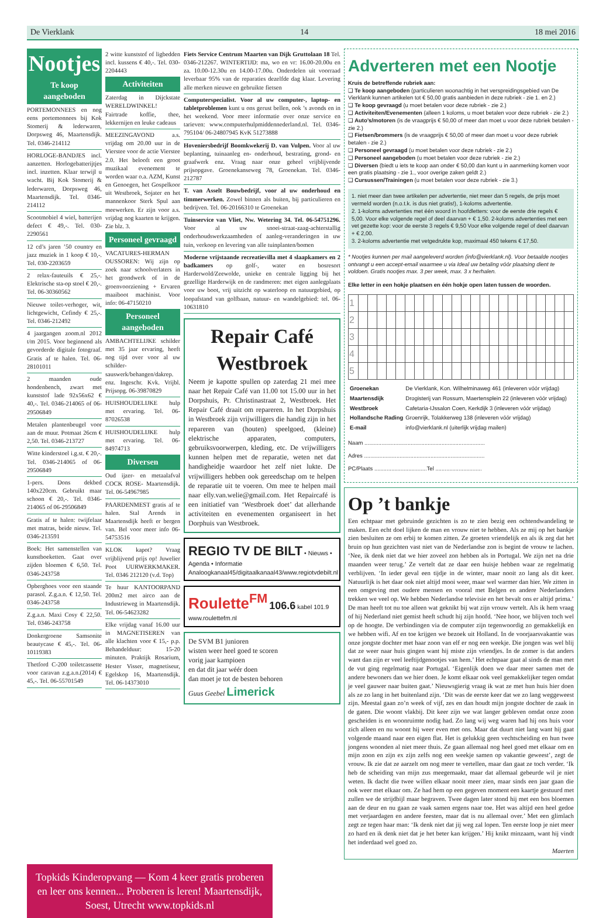De Vierklank 14 18 mei 2016
Nootjes
Te koop aangeboden
PORTEMONNEES en nog eens portemonnees bij Kok Stomerij & lederwaren, Dorpsweg 46, Maartensdijk. Tel. 0346-214112
HORLOGE-BANDJES incl. aanzetten. Horlogebatterijtjes incl. inzetten. Klaar terwijl u wacht. Bij Kok Stomerij & lederwaren, Dorpsweg 46, Maartensdijk. Tel. 0346-214112
Scootmobiel 4 wiel, batterijen defect € 49,-. Tel. 030-2290561
12 cd’s jaren ’50 country en jazz muziek in 1 koop € 10,-. Tel. 030-2203659
2 relax-fauteuils € 25,-. Elektrische sta-op stoel € 20,-. Tel. 06-30360562
Nieuwe toilet-verhoger, wit, lichtgewicht, Cefindy € 25,-. Tel. 0346-212492
4 jaargangen zoom.nl 2012 t/m 2015. Voor beginnend als gevorderde digitale fotograaf. Gratis af te halen. Tel. 06-28101011
2 maanden oude hondenbench, zwart met kunststof lade 92x56x62 € 40,-. Tel. 0346-214065 of 06-29506849
Metalen plantenbeugel voor aan de muur. Potmaat 26cm € 2,50. Tel. 0346-213727
Witte kinderstoel i.g.st. € 20,-. Tel. 0346-214065 of 06-29506849
1-pers. Dons dekbed 140x220cm. Gebruikt maar schoon € 20,-. Tel. 0346-214065 of 06-29506849
Gratis af te halen: twijfelaar met matras, beide nieuw. Tel. 0346-213591
Boek: Het samenstellen van kunstboeketten. Gaat over zijden bloemen € 6,50. Tel. 0346-243758
Opberghoes voor een staande parasol. Z.g.a.n. € 12,50. Tel. 0346-243758
Z.g.a.n. Maxi Cosy € 22,50. Tel. 0346-243758
Donkergroene Samsonite beautycase € 45,-. Tel. 06-10119383
Thetford C-200 toiletcassette voor caravan z.g.a.n.(2014) € 45,-. Tel. 06-55701549
2 witte kunststof of ligbedden incl. kussens € 40,-. Tel. 030-2204443
Activiteiten
Zaterdag in Dijckstate WERELDWINKEL! Fairtrade koffie, thee, lekkernijen en leuke cadeaus
MEEZINGAVOND a.s. vrijdag om 20.00 uur in de Vierstee voor de actie Vierstee 2.0. Het belooft een groot muzikaal evenement te worden waar o.a. AZM, Kunst en Genoegen, het Gospelkoor uit Westbroek, Sojater en het mannenkoor Sterk Spul aan meewerken. Er zijn voor a.s. vrijdag nog kaarten te krijgen. Zie blz. 3.
Personeel gevraagd
VACATURES-HERMAN OUSSOREN: Wij zijn op zoek naar schoolverlaters in het grondwerk of in de groenvoorziening + Ervaren maaiboot machinist. Voor info: 06-47150210
Personeel aangeboden
AMBACHTELIJKE schilder met 35 jaar ervaring, heeft nog tijd over voor al uw schilder- sauswerk/behangen/dakrep. enz. Ingeschr. Kvk. Vrijbl. Prijsopg. 06-39870829
HUISHOUDELIJKE hulp met ervaring. Tel. 06-87026538
HUISHOUDELIJKE hulp met ervaring. Tel. 06-84974713
Diversen
Oud ijzer- en metaalafval COCK ROSE- Maartensdijk. Tel. 06-54967985
PAARDENMEST gratis af te halen. Stal Arends in Maartensdijk heeft er bergen van. Bel voor meer info 06-54753516
KLOK kapot? Vraag vrijblijvend prijs op! Juwelier Poot UURWERKMAKER. Tel. 0346 212120 (v.d. Top)
Te huur KANTOORPAND 200m2 met airco aan de Industrieweg in Maartensdijk. Tel. 06-54623282
Elke vrijdag vanaf 16.00 uur in MAGNETISEREN van alle klachten voor € 15,- p.p. Behandelduur: 15-20 minuten. Praktijk Rosarium, Hester Visser, magnetiseur, Egelskop 16, Maartensdijk. Tel. 06-14373010
Fiets Service Centrum Maarten van Dijk Gruttolaan 18 Tel. 0346-212267. WINTERTIJD: ma, wo en vr: 16.00-20.00u en za. 10.00-12.30u en 14.00-17.00u. Onderdelen uit voorraad leverbaar 95% van de reparaties dezelfde dag klaar. Levering alle merken nieuwe en gebruikte fietsen
Computerspecialist. Voor al uw computer-, laptop- en tabletproblemen kunt u ons gerust bellen, ook ’s avonds en in het weekend. Voor meer informatie over onze service en tarieven: www.computerhulpmiddennederland.nl. Tel. 0346-795104/ 06-24807945 KvK 51273888
Hoveniersbedrijf Boomkwekerij D. van Vulpen. Voor al uw beplanting, tuinaanleg en- onderhoud, bestrating, grond- en graafwerk enz. Vraag naar onze geheel vrijblijvende prijsopgave. Groenekanseweg 78, Groenekan. Tel. 0346-212787
T. van Asselt Bouwbedrijf, voor al uw onderhoud en timmerwerken. Zowel binnen als buiten, bij particulieren en bedrijven. Tel. 06-20166310 te Groenekan
Tuinservice van Vliet, Nw. Wetering 34. Tel. 06-54751296. Voor al uw snoei-straat-zaag-achterstallig onderhoudswerkzaamheden of aanleg-veranderingen in uw tuin, verkoop en levering van alle tuinplanten/bomen
Moderne vrijstaande recreatievilla met 4 slaapkamers en 2 badkamers op golf-, water en bosresort Harderwold/Zeewolde, unieke en centrale ligging bij het gezellige Harderwijk en de randmeren: met eigen aanlegplaats voor uw boot, vrij uitzicht op waterloop en natuurgebied, op loopafstand van golfbaan, natuur- en wandelgebied: tel. 06-10631810
Repair Café Westbroek
Neem je kapotte spullen op zaterdag 21 mei mee naar het Repair Café van 11.00 tot 15.00 uur in het Dorpshuis, Pr. Christinastraat 2, Westbroek. Het Repair Café draait om repareren. In het Dorpshuis in Westbroek zijn vrijwilligers die handig zijn in het repareren van (houten) speelgoed, (kleine) elektrische apparaten, computers, gebruiksvoorwerpen, kleding, etc. De vrijwilligers kunnen helpen met de reparatie, weten net dat handigheidje waardoor het zelf niet lukte. De vrijwilligers hebben ook gereedschap om te helpen de reparatie uit te voeren. Om mee te helpen mail naar elly.van.welie@gmail.com. Het Repaircafé is een initiatief van ‘Westbroek doet’ dat allerhande activiteiten en evenementen organiseert in het Dorphuis van Westbroek.
REGIO TV DE BILT • Nieuws • Agenda • Informatie
Analoogkanaal45/digitaalkanaal43/www.regiotvdebilt.nl
Roulette<sup>FM</sup> 106.6 kabel 101.9
www.roulettefm.nl
De SVM B1 junioren
wisten weer heel goed te scoren
vorig jaar kampioen
en dat dit jaar wéér doen
dan moet je tot de besten behoren
Guus Geebel Limerick
Adverteren met een Nootje
Kruis de betreffende rubriek aan:
❑ Te koop aangeboden (particulieren woonachtig in het verspreidingsgebied van De Vierklank kunnen artikelen tot € 50,00 gratis aanbieden in deze rubriek - zie 1. en 2.)
❑ Te koop gevraagd (u moet betalen voor deze rubriek - zie 2.)
❑ Activiteiten/Evenementen (alleen 1 koloms, u moet betalen voor deze rubriek - zie 2.)
❑ Auto’s/motoren (is de vraagprijs € 50,00 of meer dan moet u voor deze rubriek betalen - zie 2.)
❑ Fietsen/brommers (is de vraagprijs € 50,00 of meer dan moet u voor deze rubriek betalen - zie 2.)
❑ Personeel gevraagd (u moet betalen voor deze rubriek - zie 2.)
❑ Personeel aangeboden (u moet betalen voor deze rubriek - zie 2.)
❑ Diversen (biedt u iets te koop aan onder € 50,00 dan kunt u in aanmerking komen voor een gratis plaatsing - zie 1., voor overige zaken geldt 2.)
❑ Cursussen/Trainingen (u moet betalen voor deze rubriek - zie 3.)
1. niet meer dan twee artikelen per advertentie, niet meer dan 5 regels, de prijs moet vermeld worden (n.o.t.k. is dus niet gratis!), 1-koloms advertentie.
2. 1-koloms advertenties met één woord in hoofdletters: voor de eerste drie regels € 5,00. Voor elke volgende regel of deel daarvan + € 1,50. 2-koloms advertenties met een vet gezette kop: voor de eerste 3 regels € 9,50 Voor elke volgende regel of deel daarvan + € 2,00.
3. 2-koloms advertentie met vetgedrukte kop, maximaal 450 tekens € 17,50.
* Nootjes kunnen per mail aangeleverd worden (info@vierklank.nl). Voor betaalde nootjes ontvangt u een accept-email waarmee u via Ideal uw betaling vóór plaatsing dient te voldoen. Gratis nootjes max. 3 per week, max. 3 x herhalen.
Elke letter in een hokje plaatsen en één hokje open laten tussen de woorden.
| 1 | | | | | | | | | | | | | | | | | | | | | | | |
| 2 | | | | | | | | | | | | | | | | | | | | | | | |
| 3 | | | | | | | | | | | | | | | | | | | | | | | |
| 4 | | | | | | | | | | | | | | | | | | | | | | | |
| 5 | | | | | | | | | | | | | | | | | | | | | | | |
| Groenekan | De Vierklank, Kon. Wilhelminaweg 461 (inleveren vóór vrijdag) |
| Maartensdijk | Drogisterij van Rossum, Maertensplein 22 (inleveren vóór vrijdag) |
| Westbroek | Cafetaria-IJssalon Coen, Kerkdijk 3 (inleveren vóór vrijdag) |
| Hollandsche Rading | Groenrijk, Tolakkerweg 138 (inleveren vóór vrijdag) |
| E-mail | info@vierklank.nl (uiterlijk vrijdag mailen) |
Naam ..............................................................................
Adres ..............................................................................
PC/Plaats ..................................Tel ..............................
Op ’t bankje
Een echtpaar met gebruinde gezichten is zo te zien bezig een ochtendwandeling te maken. Een echt doel lijken de man en vrouw niet te hebben. Als ze mij op het bankje zien besluiten ze om erbij te komen zitten. Ze groeten vriendelijk en als ik zeg dat het bruin op hun gezichten vast niet van de Nederlandse zon is begint de vrouw te lachen. ‘Nee, ik denk niet dat we hier zoveel zon hebben als in Portugal. We zijn net na drie maanden weer terug.’ Ze vertelt dat ze daar een huisje hebben waar ze regelmatig verblijven. ‘In ieder geval een tijdje in de winter, maar nooit zo lang als dit keer. Natuurlijk is het daar ook niet altijd mooi weer, maar wel warmer dan hier. We zitten in een omgeving met oudere mensen en vooral met Belgen en andere Nederlanders trekken we veel op. We hebben Nederlandse televisie en het bevalt ons er altijd prima.’ De man heeft tot nu toe alleen wat geknikt bij wat zijn vrouw vertelt. Als ik hem vraag of hij Nederland niet gemist heeft schudt hij zijn hoofd. ‘Nee hoor, we blijven toch wel op de hoogte. De verbindingen via de computer zijn tegenwoordig zo gemakkelijk en we hebben wifi. Af en toe krijgen we bezoek uit Holland. In de voorjaarsvakantie was onze jongste dochter met haar zoon van elf er nog een weekje. Die jongen was wel blij dat ze weer naar huis gingen want hij miste zijn vriendjes. In de zomer is dat anders want dan zijn er veel leeftijdgenootjes van hem.’ Het echtpaar gaat al sinds de man met de vut ging regelmatig naar Portugal. ‘Eigenlijk doen we daar meer samen met de andere bewoners dan we hier doen. Je komt elkaar ook veel gemakkelijker tegen omdat je veel gauwer naar buiten gaat.’ Nieuwsgierig vraag ik wat ze met hun huis hier doen als ze zo lang in het buitenland zijn. ‘Dit was de eerste keer dat we zo lang weggeweest zijn. Meestal gaan zo’n week of vijf, zes en dan houdt mijn jongste dochter de zaak in de gaten. Die woont vlakbij. Dit keer zijn we wat langer gebleven omdat onze zoon gescheiden is en woonruimte nodig had. Zo lang wij weg waren had hij ons huis voor zich alleen en nu woont hij weer even met ons. Maar dat duurt niet lang want hij gaat volgende maand naar een eigen flat. Het is gelukkig geen vechtscheiding en hun twee jongens woonden al niet meer thuis. Ze gaan allemaal nog heel goed met elkaar om en mijn zoon en zijn ex zijn zelfs nog een weekje samen op vakantie geweest’, zegt de vrouw. Ik zie dat ze aarzelt om nog meer te vertellen, maar dan gaat ze toch verder. ‘Ik heb de scheiding van mijn zus meegemaakt, maar dat allemaal gebeurde wil je niet weten. Ik dacht die twee willen elkaar nooit meer zien, maar sinds een jaar gaan die ook weer met elkaar om. Ze had hem op een gegeven moment een kaartje gestuurd met zullen we de strijdbijl maar begraven. Twee dagen later stond hij met een bos bloemen aan de deur en nu gaan ze vaak samen ergens naar toe. Het was altijd een heel gedoe met verjaardagen en andere feesten, maar dat is nu allemaal over.’ Met een glimlach zegt ze tegen haar man: ‘Ik denk niet dat jij weg zal lopen. Ten eerste loop je niet meer zo hard en ik denk niet dat je het beter kan krijgen.’ Hij knikt minzaam, want hij vindt het inderdaad wel goed zo.
Maerten
Topkids Kinderopvang — Kom 4 keer gratis proberen en leer ons kennen... Proberen is leren! Maartensdijk, Soest, Utrecht www.topkids.nl